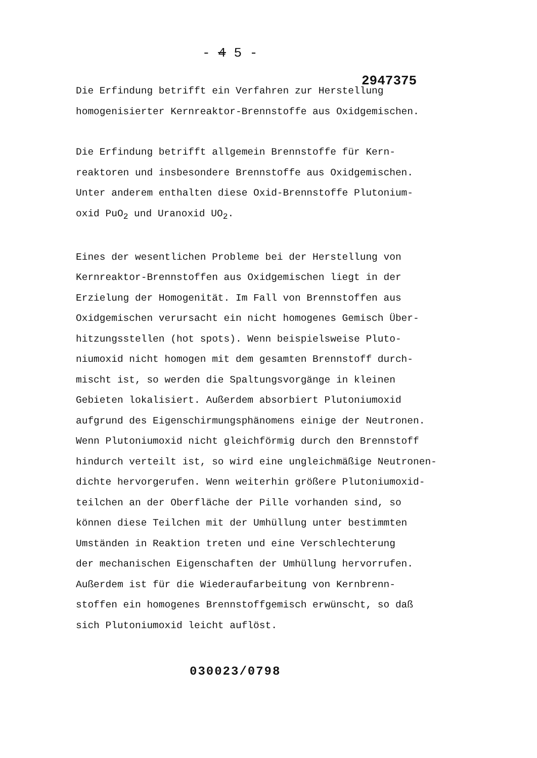- 4 5 -
2947375
Die Erfindung betrifft ein Verfahren zur Herstellung
homogenisierter Kernreaktor-Brennstoffe aus Oxidgemischen.
Die Erfindung betrifft allgemein Brennstoffe für Kern-
reaktoren und insbesondere Brennstoffe aus Oxidgemischen.
Unter anderem enthalten diese Oxid-Brennstoffe Plutonium-
oxid PuO<sub>2</sub> und Uranoxid UO<sub>2</sub>.
Eines der wesentlichen Probleme bei der Herstellung von
Kernreaktor-Brennstoffen aus Oxidgemischen liegt in der
Erzielung der Homogenität. Im Fall von Brennstoffen aus
Oxidgemischen verursacht ein nicht homogenes Gemisch Über-
hitzungsstellen (hot spots). Wenn beispielsweise Pluto-
niumoxid nicht homogen mit dem gesamten Brennstoff durch-
mischt ist, so werden die Spaltungsvorgänge in kleinen
Gebieten lokalisiert. Außerdem absorbiert Plutoniumoxid
aufgrund des Eigenschirmungsphänomens einige der Neutronen.
Wenn Plutoniumoxid nicht gleichförmig durch den Brennstoff
hindurch verteilt ist, so wird eine ungleichmäßige Neutronen-
dichte hervorgerufen. Wenn weiterhin größere Plutoniumoxid-
teilchen an der Oberfläche der Pille vorhanden sind, so
können diese Teilchen mit der Umhüllung unter bestimmten
Umständen in Reaktion treten und eine Verschlechterung
der mechanischen Eigenschaften der Umhüllung hervorrufen.
Außerdem ist für die Wiederaufarbeitung von Kernbrenn-
stoffen ein homogenes Brennstoffgemisch erwünscht, so daß
sich Plutoniumoxid leicht auflöst.
030023/0798